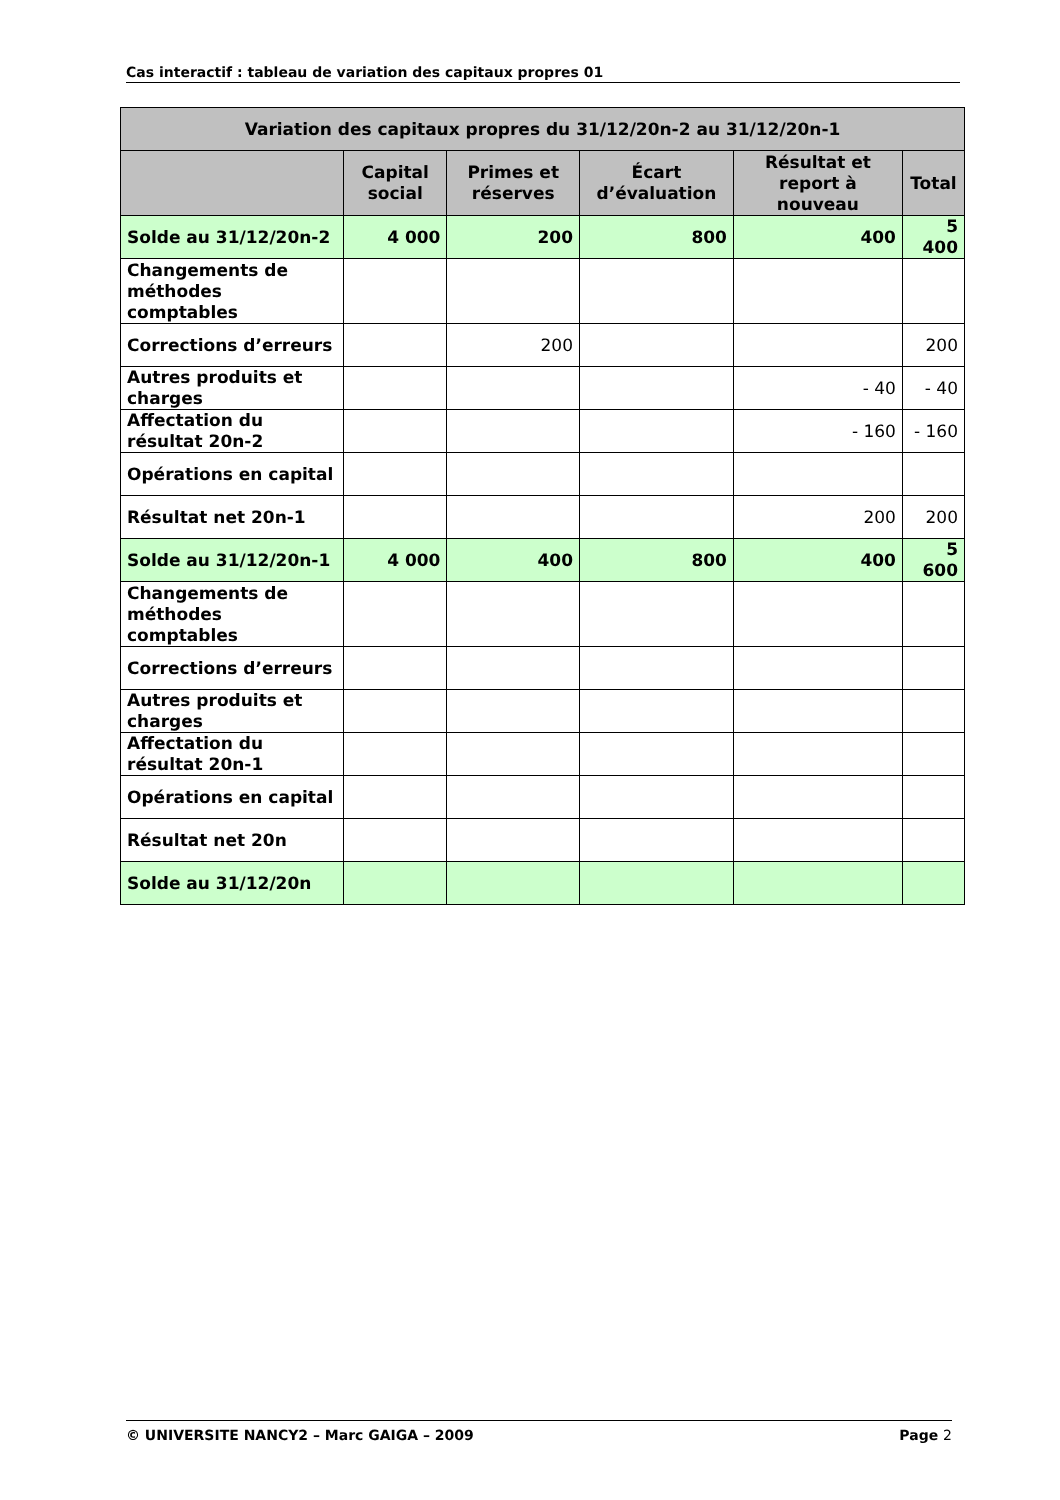Cas interactif : tableau de variation des capitaux propres 01
| Variation des capitaux propres du 31/12/20n-2 au 31/12/20n-1 | | | | | |
| --- | --- | --- | --- | --- | --- |
| | Capital social | Primes et réserves | Écart d’évaluation | Résultat et report à nouveau | Total |
| Solde au 31/12/20n-2 | 4 000 | 200 | 800 | 400 | 5 400 |
| Changements de méthodes comptables | | | | | |
| Corrections d’erreurs | | 200 | | | 200 |
| Autres produits et charges | | | | - 40 | - 40 |
| Affectation du résultat 20n-2 | | | | - 160 | - 160 |
| Opérations en capital | | | | | |
| Résultat net 20n-1 | | | | 200 | 200 |
| Solde au 31/12/20n-1 | 4 000 | 400 | 800 | 400 | 5 600 |
| Changements de méthodes comptables | | | | | |
| Corrections d’erreurs | | | | | |
| Autres produits et charges | | | | | |
| Affectation du résultat 20n-1 | | | | | |
| Opérations en capital | | | | | |
| Résultat net 20n | | | | | |
| Solde au 31/12/20n | | | | | |
© UNIVERSITE NANCY2 – Marc GAIGA – 2009 Page 2